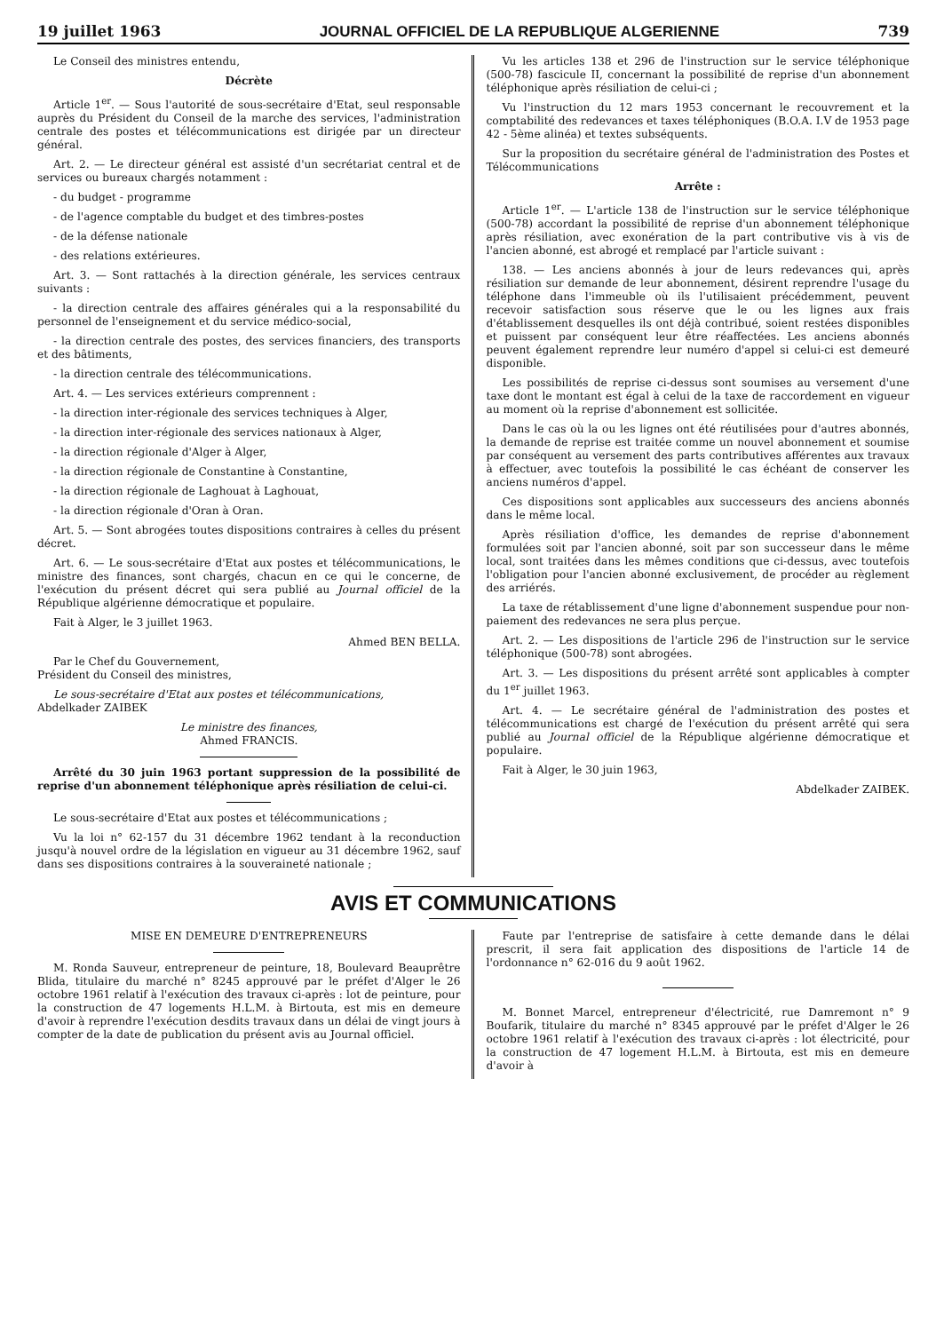19 juillet 1963 JOURNAL OFFICIEL DE LA REPUBLIQUE ALGERIENNE 739
Le Conseil des ministres entendu,
Décrète
Article 1<sup>er</sup>. — Sous l'autorité de sous-secrétaire d'Etat, seul responsable auprès du Président du Conseil de la marche des services, l'administration centrale des postes et télécommunications est dirigée par un directeur général.
Art. 2. — Le directeur général est assisté d'un secrétariat central et de services ou bureaux chargés notamment :
- du budget - programme
- de l'agence comptable du budget et des timbres-postes
- de la défense nationale
- des relations extérieures.
Art. 3. — Sont rattachés à la direction générale, les services centraux suivants :
- la direction centrale des affaires générales qui a la responsabilité du personnel de l'enseignement et du service médico-social,
- la direction centrale des postes, des services financiers, des transports et des bâtiments,
- la direction centrale des télécommunications.
Art. 4. — Les services extérieurs comprennent :
- la direction inter-régionale des services techniques à Alger,
- la direction inter-régionale des services nationaux à Alger,
- la direction régionale d'Alger à Alger,
- la direction régionale de Constantine à Constantine,
- la direction régionale de Laghouat à Laghouat,
- la direction régionale d'Oran à Oran.
Art. 5. — Sont abrogées toutes dispositions contraires à celles du présent décret.
Art. 6. — Le sous-secrétaire d'Etat aux postes et télécommunications, le ministre des finances, sont chargés, chacun en ce qui le concerne, de l'exécution du présent décret qui sera publié au Journal officiel de la République algérienne démocratique et populaire.
Fait à Alger, le 3 juillet 1963.
Ahmed BEN BELLA.
Par le Chef du Gouvernement,
Président du Conseil des ministres,
Le sous-secrétaire d'Etat aux postes et télécommunications,
Abdelkader ZAIBEK
Le ministre des finances,
Ahmed FRANCIS.
Arrêté du 30 juin 1963 portant suppression de la possibilité de reprise d'un abonnement téléphonique après résiliation de celui-ci.
Le sous-secrétaire d'Etat aux postes et télécommunications ;
Vu la loi n° 62-157 du 31 décembre 1962 tendant à la reconduction jusqu'à nouvel ordre de la législation en vigueur au 31 décembre 1962, sauf dans ses dispositions contraires à la souveraineté nationale ;
Vu les articles 138 et 296 de l'instruction sur le service téléphonique (500-78) fascicule II, concernant la possibilité de reprise d'un abonnement téléphonique après résiliation de celui-ci ;
Vu l'instruction du 12 mars 1953 concernant le recouvrement et la comptabilité des redevances et taxes téléphoniques (B.O.A. I.V de 1953 page 42 - 5ème alinéa) et textes subséquents.
Sur la proposition du secrétaire général de l'administration des Postes et Télécommunications
Arrête :
Article 1<sup>er</sup>. — L'article 138 de l'instruction sur le service téléphonique (500-78) accordant la possibilité de reprise d'un abonnement téléphonique après résiliation, avec exonération de la part contributive vis à vis de l'ancien abonné, est abrogé et remplacé par l'article suivant :
138. — Les anciens abonnés à jour de leurs redevances qui, après résiliation sur demande de leur abonnement, désirent reprendre l'usage du téléphone dans l'immeuble où ils l'utilisaient précédemment, peuvent recevoir satisfaction sous réserve que le ou les lignes aux frais d'établissement desquelles ils ont déjà contribué, soient restées disponibles et puissent par conséquent leur être réaffectées. Les anciens abonnés peuvent également reprendre leur numéro d'appel si celui-ci est demeuré disponible.
Les possibilités de reprise ci-dessus sont soumises au versement d'une taxe dont le montant est égal à celui de la taxe de raccordement en vigueur au moment où la reprise d'abonnement est sollicitée.
Dans le cas où la ou les lignes ont été réutilisées pour d'autres abonnés, la demande de reprise est traitée comme un nouvel abonnement et soumise par conséquent au versement des parts contributives afférentes aux travaux à effectuer, avec toutefois la possibilité le cas échéant de conserver les anciens numéros d'appel.
Ces dispositions sont applicables aux successeurs des anciens abonnés dans le même local.
Après résiliation d'office, les demandes de reprise d'abonnement formulées soit par l'ancien abonné, soit par son successeur dans le même local, sont traitées dans les mêmes conditions que ci-dessus, avec toutefois l'obligation pour l'ancien abonné exclusivement, de procéder au règlement des arriérés.
La taxe de rétablissement d'une ligne d'abonnement suspendue pour non-paiement des redevances ne sera plus perçue.
Art. 2. — Les dispositions de l'article 296 de l'instruction sur le service téléphonique (500-78) sont abrogées.
Art. 3. — Les dispositions du présent arrêté sont applicables à compter du 1<sup>er</sup> juillet 1963.
Art. 4. — Le secrétaire général de l'administration des postes et télécommunications est chargé de l'exécution du présent arrêté qui sera publié au Journal officiel de la République algérienne démocratique et populaire.
Fait à Alger, le 30 juin 1963,
Abdelkader ZAIBEK.
AVIS ET COMMUNICATIONS
MISE EN DEMEURE D'ENTREPRENEURS
M. Ronda Sauveur, entrepreneur de peinture, 18, Boulevard Beauprêtre Blida, titulaire du marché n° 8245 approuvé par le préfet d'Alger le 26 octobre 1961 relatif à l'exécution des travaux ci-après : lot de peinture, pour la construction de 47 logements H.L.M. à Birtouta, est mis en demeure d'avoir à reprendre l'exécution desdits travaux dans un délai de vingt jours à compter de la date de publication du présent avis au Journal officiel.
Faute par l'entreprise de satisfaire à cette demande dans le délai prescrit, il sera fait application des dispositions de l'article 14 de l'ordonnance n° 62-016 du 9 août 1962.
M. Bonnet Marcel, entrepreneur d'électricité, rue Damremont n° 9 Boufarik, titulaire du marché n° 8345 approuvé par le préfet d'Alger le 26 octobre 1961 relatif à l'exécution des travaux ci-après : lot électricité, pour la construction de 47 logement H.L.M. à Birtouta, est mis en demeure d'avoir à